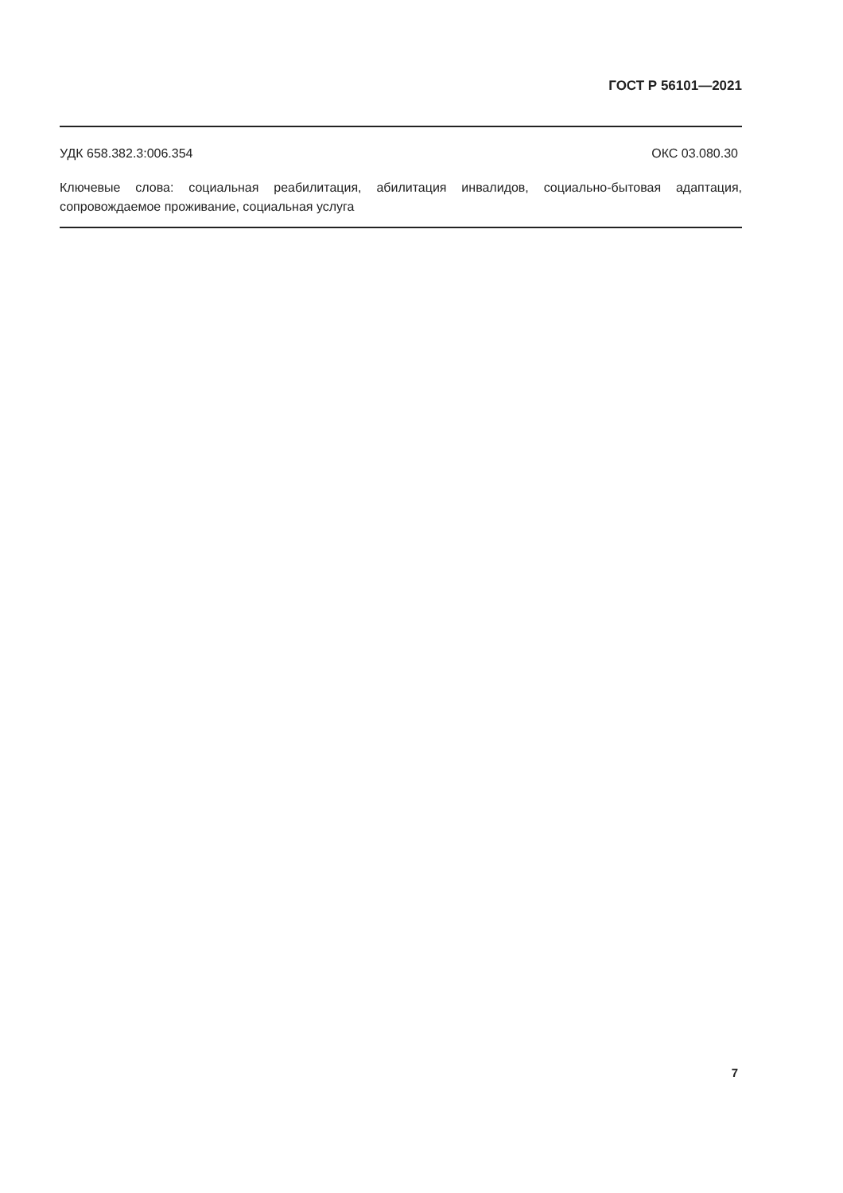ГОСТ Р 56101—2021
УДК 658.382.3:006.354 ОКС 03.080.30
Ключевые слова: социальная реабилитация, абилитация инвалидов, социально-бытовая адаптация, сопровождаемое проживание, социальная услуга
7